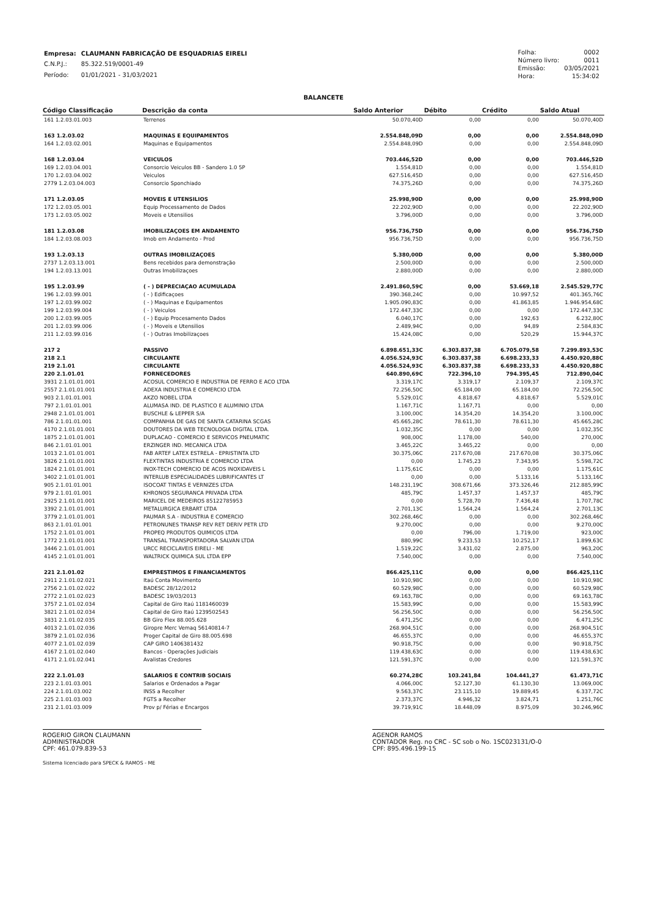| Empresa: | CLAUMANN FABRICAÇÃO DE ESQUADRIAS EIRELI |
| C.N.P.J.: | 85.322.519/0001-49 |
| Período: | 01/01/2021 - 31/03/2021 |
| Folha: | 0002 |
| Número livro: | 0011 |
| Emissão: | 03/05/2021 |
| Hora: | 15:34:02 |
BALANCETE
| Código Classificação | Descrição da conta | Saldo Anterior | Débito | Crédito | Saldo Atual |
| --- | --- | --- | --- | --- | --- |
| 161 1.2.03.01.003 | Terrenos | 50.070,40D | 0,00 | 0,00 | 50.070,40D |
| 163 1.2.03.02 | MAQUINAS E EQUIPAMENTOS | 2.554.848,09D | 0,00 | 0,00 | 2.554.848,09D |
| 164 1.2.03.02.001 | Maquinas e Equipamentos | 2.554.848,09D | 0,00 | 0,00 | 2.554.848,09D |
| 168 1.2.03.04 | VEICULOS | 703.446,52D | 0,00 | 0,00 | 703.446,52D |
| 169 1.2.03.04.001 | Consorcio Veiculos BB - Sandero 1.0 5P | 1.554,81D | 0,00 | 0,00 | 1.554,81D |
| 170 1.2.03.04.002 | Veiculos | 627.516,45D | 0,00 | 0,00 | 627.516,45D |
| 2779 1.2.03.04.003 | Consorcio Sponchiado | 74.375,26D | 0,00 | 0,00 | 74.375,26D |
| 171 1.2.03.05 | MOVEIS E UTENSILIOS | 25.998,90D | 0,00 | 0,00 | 25.998,90D |
| 172 1.2.03.05.001 | Equip Processamento de Dados | 22.202,90D | 0,00 | 0,00 | 22.202,90D |
| 173 1.2.03.05.002 | Moveis e Utensilios | 3.796,00D | 0,00 | 0,00 | 3.796,00D |
| 181 1.2.03.08 | IMOBILIZAÇOES EM ANDAMENTO | 956.736,75D | 0,00 | 0,00 | 956.736,75D |
| 184 1.2.03.08.003 | Imob em Andamento - Prod | 956.736,75D | 0,00 | 0,00 | 956.736,75D |
| 193 1.2.03.13 | OUTRAS IMOBILIZAÇOES | 5.380,00D | 0,00 | 0,00 | 5.380,00D |
| 2737 1.2.03.13.001 | Bens recebidos para demonstração | 2.500,00D | 0,00 | 0,00 | 2.500,00D |
| 194 1.2.03.13.001 | Outras Imobilizaçoes | 2.880,00D | 0,00 | 0,00 | 2.880,00D |
| 195 1.2.03.99 | ( - ) DEPRECIAÇAO ACUMULADA | 2.491.860,59C | 0,00 | 53.669,18 | 2.545.529,77C |
| 196 1.2.03.99.001 | ( - ) Edificaçoes | 390.368,24C | 0,00 | 10.997,52 | 401.365,76C |
| 197 1.2.03.99.002 | ( - ) Maquinas e Equipamentos | 1.905.090,83C | 0,00 | 41.863,85 | 1.946.954,68C |
| 199 1.2.03.99.004 | ( - ) Veiculos | 172.447,33C | 0,00 | 0,00 | 172.447,33C |
| 200 1.2.03.99.005 | ( - ) Equip Procesamento Dados | 6.040,17C | 0,00 | 192,63 | 6.232,80C |
| 201 1.2.03.99.006 | ( - ) Moveis e Utensilios | 2.489,94C | 0,00 | 94,89 | 2.584,83C |
| 211 1.2.03.99.016 | ( - ) Outras Imobilizaçoes | 15.424,08C | 0,00 | 520,29 | 15.944,37C |
| 217 2 | PASSIVO | 6.898.651,33C | 6.303.837,38 | 6.705.079,58 | 7.299.893,53C |
| 218 2.1 | CIRCULANTE | 4.056.524,93C | 6.303.837,38 | 6.698.233,33 | 4.450.920,88C |
| 219 2.1.01 | CIRCULANTE | 4.056.524,93C | 6.303.837,38 | 6.698.233,33 | 4.450.920,88C |
| 220 2.1.01.01 | FORNECEDORES | 640.890,69C | 722.396,10 | 794.395,45 | 712.890,04C |
| 3931 2.1.01.01.001 | ACOSUL COMERCIO E INDUSTRIA DE FERRO E ACO LTDA | 3.319,17C | 3.319,17 | 2.109,37 | 2.109,37C |
| 2557 2.1.01.01.001 | ADEXA INDUSTRIA E COMERCIO LTDA | 72.256,50C | 65.184,00 | 65.184,00 | 72.256,50C |
| 903 2.1.01.01.001 | AKZO NOBEL LTDA | 5.529,01C | 4.818,67 | 4.818,67 | 5.529,01C |
| 797 2.1.01.01.001 | ALUMASA IND. DE PLASTICO E ALUMINIO LTDA | 1.167,71C | 1.167,71 | 0,00 | 0,00 |
| 2948 2.1.01.01.001 | BUSCHLE & LEPPER S/A | 3.100,00C | 14.354,20 | 14.354,20 | 3.100,00C |
| 786 2.1.01.01.001 | COMPANHIA DE GAS DE SANTA CATARINA SCGAS | 45.665,28C | 78.611,30 | 78.611,30 | 45.665,28C |
| 4170 2.1.01.01.001 | DOUTORES DA WEB TECNOLOGIA DIGITAL LTDA. | 1.032,35C | 0,00 | 0,00 | 1.032,35C |
| 1875 2.1.01.01.001 | DUPLACAO - COMERCIO E SERVICOS PNEUMATIC | 908,00C | 1.178,00 | 540,00 | 270,00C |
| 846 2.1.01.01.001 | ERZINGER IND. MECANICA LTDA | 3.465,22C | 3.465,22 | 0,00 | 0,00 |
| 1013 2.1.01.01.001 | FAB ARTEF LATEX ESTRELA - EPRISTINTA LTD | 30.375,06C | 217.670,08 | 217.670,08 | 30.375,06C |
| 3826 2.1.01.01.001 | FLEXTINTAS INDUSTRIA E COMERCIO LTDA | 0,00 | 1.745,23 | 7.343,95 | 5.598,72C |
| 1824 2.1.01.01.001 | INOX-TECH COMERCIO DE ACOS INOXIDAVEIS L | 1.175,61C | 0,00 | 0,00 | 1.175,61C |
| 3402 2.1.01.01.001 | INTERLUB ESPECIALIDADES LUBRIFICANTES LT | 0,00 | 0,00 | 5.133,16 | 5.133,16C |
| 905 2.1.01.01.001 | ISOCOAT TINTAS E VERNIZES LTDA | 148.231,19C | 308.671,66 | 373.326,46 | 212.885,99C |
| 979 2.1.01.01.001 | KHRONOS SEGURANCA PRIVADA LTDA | 485,79C | 1.457,37 | 1.457,37 | 485,79C |
| 2925 2.1.01.01.001 | MARICEL DE MEDEIROS 85122785953 | 0,00 | 5.728,70 | 7.436,48 | 1.707,78C |
| 3392 2.1.01.01.001 | METALURGICA ERBART LTDA | 2.701,13C | 1.564,24 | 1.564,24 | 2.701,13C |
| 3779 2.1.01.01.001 | PAUMAR S.A - INDUSTRIA E COMERCIO | 302.268,46C | 0,00 | 0,00 | 302.268,46C |
| 863 2.1.01.01.001 | PETRONUNES TRANSP REV RET DERIV PETR LTD | 9.270,00C | 0,00 | 0,00 | 9.270,00C |
| 1752 2.1.01.01.001 | PROPEQ PRODUTOS QUIMICOS LTDA | 0,00 | 796,00 | 1.719,00 | 923,00C |
| 1772 2.1.01.01.001 | TRANSAL TRANSPORTADORA SALVAN LTDA | 880,99C | 9.233,53 | 10.252,17 | 1.899,63C |
| 3446 2.1.01.01.001 | URCC RECICLAVEIS EIRELI - ME | 1.519,22C | 3.431,02 | 2.875,00 | 963,20C |
| 4145 2.1.01.01.001 | WALTRICK QUIMICA SUL LTDA EPP | 7.540,00C | 0,00 | 0,00 | 7.540,00C |
| 221 2.1.01.02 | EMPRESTIMOS E FINANCIAMENTOS | 866.425,11C | 0,00 | 0,00 | 866.425,11C |
| 2911 2.1.01.02.021 | Itaú Conta Movimento | 10.910,98C | 0,00 | 0,00 | 10.910,98C |
| 2756 2.1.01.02.022 | BADESC 28/12/2012 | 60.529,98C | 0,00 | 0,00 | 60.529,98C |
| 2772 2.1.01.02.023 | BADESC 19/03/2013 | 69.163,78C | 0,00 | 0,00 | 69.163,78C |
| 3757 2.1.01.02.034 | Capital de Giro Itaú 1181460039 | 15.583,99C | 0,00 | 0,00 | 15.583,99C |
| 3821 2.1.01.02.034 | Capital de Giro Itaú 1239502543 | 56.256,50C | 0,00 | 0,00 | 56.256,50C |
| 3831 2.1.01.02.035 | BB Giro Flex 88.005.628 | 6.471,25C | 0,00 | 0,00 | 6.471,25C |
| 4013 2.1.01.02.036 | Giropre Merc Vemaq 56140814-7 | 268.904,51C | 0,00 | 0,00 | 268.904,51C |
| 3879 2.1.01.02.036 | Proger Capital de Giro 88.005.698 | 46.655,37C | 0,00 | 0,00 | 46.655,37C |
| 4077 2.1.01.02.039 | CAP GIRO 1406381432 | 90.918,75C | 0,00 | 0,00 | 90.918,75C |
| 4167 2.1.01.02.040 | Bancos - Operações Judiciais | 119.438,63C | 0,00 | 0,00 | 119.438,63C |
| 4171 2.1.01.02.041 | Avalistas Credores | 121.591,37C | 0,00 | 0,00 | 121.591,37C |
| 222 2.1.01.03 | SALARIOS E CONTRIB SOCIAIS | 60.274,28C | 103.241,84 | 104.441,27 | 61.473,71C |
| 223 2.1.01.03.001 | Salarios e Ordenados a Pagar | 4.066,00C | 52.127,30 | 61.130,30 | 13.069,00C |
| 224 2.1.01.03.002 | INSS a Recolher | 9.563,37C | 23.115,10 | 19.889,45 | 6.337,72C |
| 225 2.1.01.03.003 | FGTS a Recolher | 2.373,37C | 4.946,32 | 3.824,71 | 1.251,76C |
| 231 2.1.01.03.009 | Prov p/ Férias e Encargos | 39.719,91C | 18.448,09 | 8.975,09 | 30.246,96C |
ROGERIO GIRON CLAUMANN
ADMINISTRADOR
CPF: 461.079.839-53
AGENOR RAMOS
CONTADOR Reg. no CRC - SC sob o No. 1SC023131/O-0
CPF: 895.496.199-15
Sistema licenciado para SPECK & RAMOS - ME